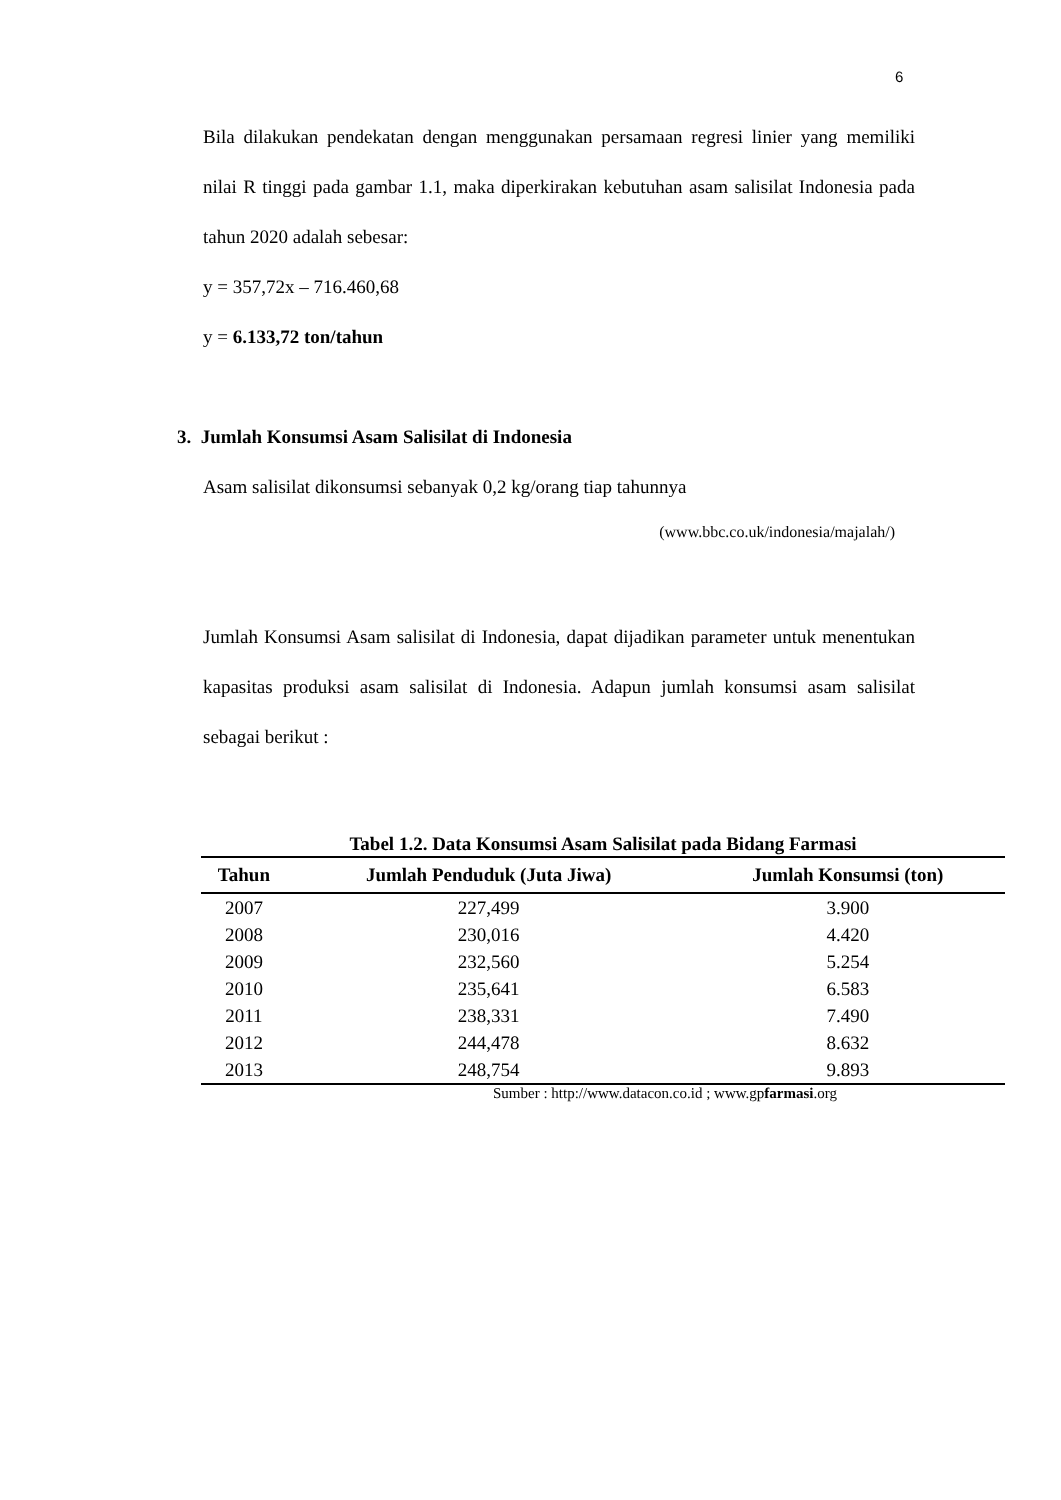6
Bila dilakukan pendekatan dengan menggunakan persamaan regresi linier yang memiliki nilai R tinggi pada gambar 1.1, maka diperkirakan kebutuhan asam salisilat Indonesia pada tahun 2020 adalah sebesar:
y = 357,72x – 716.460,68
y = 6.133,72 ton/tahun
3. Jumlah Konsumsi Asam Salisilat di Indonesia
Asam salisilat dikonsumsi sebanyak 0,2 kg/orang tiap tahunnya
(www.bbc.co.uk/indonesia/majalah/)
Jumlah Konsumsi Asam salisilat di Indonesia, dapat dijadikan parameter untuk menentukan kapasitas produksi asam salisilat di Indonesia. Adapun jumlah konsumsi asam salisilat sebagai berikut :
Tabel 1.2. Data Konsumsi Asam Salisilat pada Bidang Farmasi
| Tahun | Jumlah Penduduk (Juta Jiwa) | Jumlah Konsumsi (ton) |
| --- | --- | --- |
| 2007 | 227,499 | 3.900 |
| 2008 | 230,016 | 4.420 |
| 2009 | 232,560 | 5.254 |
| 2010 | 235,641 | 6.583 |
| 2011 | 238,331 | 7.490 |
| 2012 | 244,478 | 8.632 |
| 2013 | 248,754 | 9.893 |
Sumber : http://www.datacon.co.id ; www.gpfarmasi.org